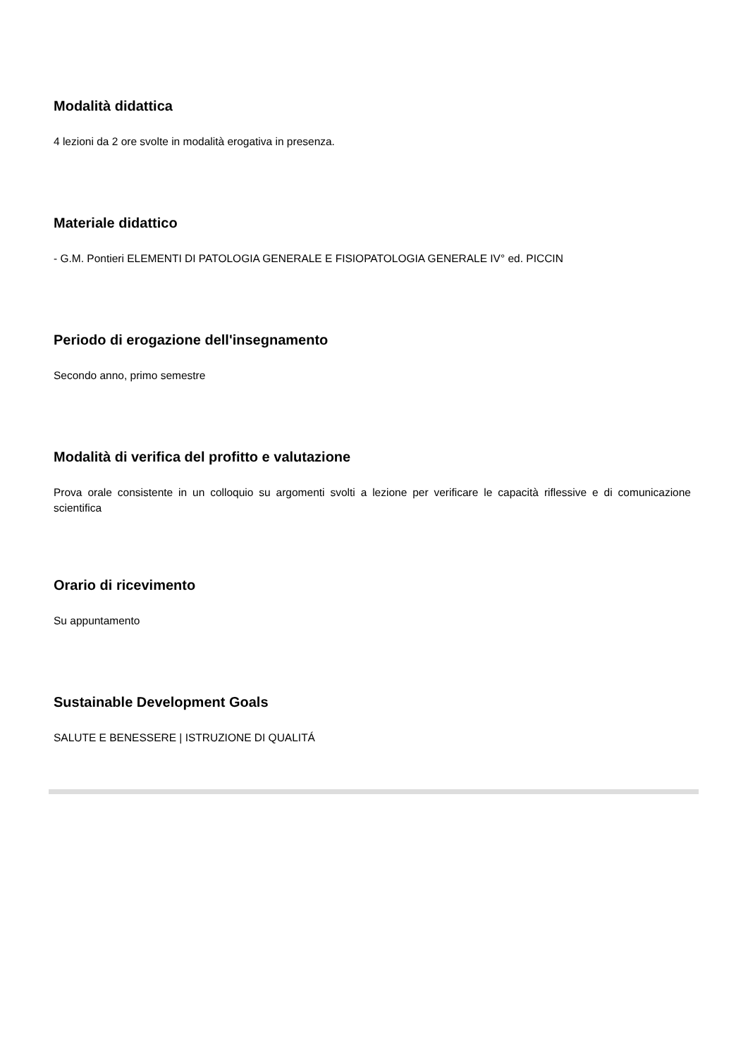Modalità didattica
4 lezioni da 2 ore svolte in modalità erogativa in presenza.
Materiale didattico
- G.M. Pontieri ELEMENTI DI PATOLOGIA GENERALE E FISIOPATOLOGIA GENERALE IV° ed. PICCIN
Periodo di erogazione dell'insegnamento
Secondo anno, primo semestre
Modalità di verifica del profitto e valutazione
Prova orale consistente in un colloquio su argomenti svolti a lezione per verificare le capacità riflessive e di comunicazione scientifica
Orario di ricevimento
Su appuntamento
Sustainable Development Goals
SALUTE E BENESSERE | ISTRUZIONE DI QUALITÁ